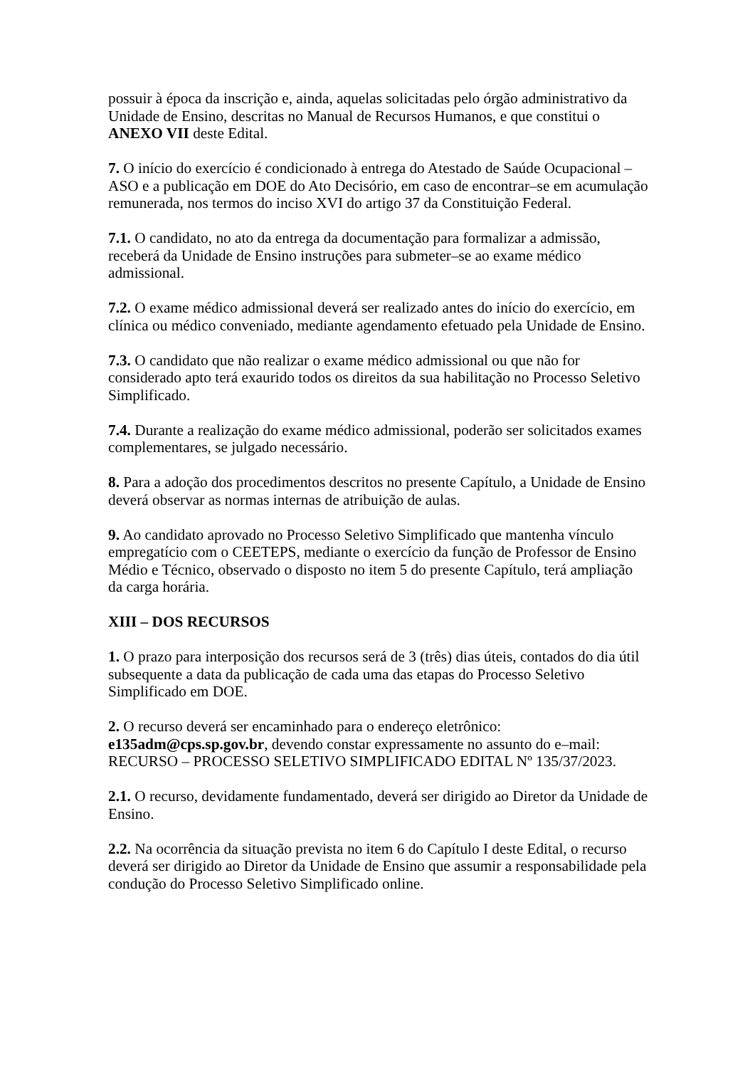possuir à época da inscrição e, ainda, aquelas solicitadas pelo órgão administrativo da Unidade de Ensino, descritas no Manual de Recursos Humanos, e que constitui o ANEXO VII deste Edital.
7. O início do exercício é condicionado à entrega do Atestado de Saúde Ocupacional – ASO e a publicação em DOE do Ato Decisório, em caso de encontrar–se em acumulação remunerada, nos termos do inciso XVI do artigo 37 da Constituição Federal.
7.1. O candidato, no ato da entrega da documentação para formalizar a admissão, receberá da Unidade de Ensino instruções para submeter–se ao exame médico admissional.
7.2. O exame médico admissional deverá ser realizado antes do início do exercício, em clínica ou médico conveniado, mediante agendamento efetuado pela Unidade de Ensino.
7.3. O candidato que não realizar o exame médico admissional ou que não for considerado apto terá exaurido todos os direitos da sua habilitação no Processo Seletivo Simplificado.
7.4. Durante a realização do exame médico admissional, poderão ser solicitados exames complementares, se julgado necessário.
8. Para a adoção dos procedimentos descritos no presente Capítulo, a Unidade de Ensino deverá observar as normas internas de atribuição de aulas.
9. Ao candidato aprovado no Processo Seletivo Simplificado que mantenha vínculo empregatício com o CEETEPS, mediante o exercício da função de Professor de Ensino Médio e Técnico, observado o disposto no item 5 do presente Capítulo, terá ampliação da carga horária.
XIII – DOS RECURSOS
1. O prazo para interposição dos recursos será de 3 (três) dias úteis, contados do dia útil subsequente a data da publicação de cada uma das etapas do Processo Seletivo Simplificado em DOE.
2. O recurso deverá ser encaminhado para o endereço eletrônico: e135adm@cps.sp.gov.br, devendo constar expressamente no assunto do e–mail: RECURSO – PROCESSO SELETIVO SIMPLIFICADO EDITAL Nº 135/37/2023.
2.1. O recurso, devidamente fundamentado, deverá ser dirigido ao Diretor da Unidade de Ensino.
2.2. Na ocorrência da situação prevista no item 6 do Capítulo I deste Edital, o recurso deverá ser dirigido ao Diretor da Unidade de Ensino que assumir a responsabilidade pela condução do Processo Seletivo Simplificado online.